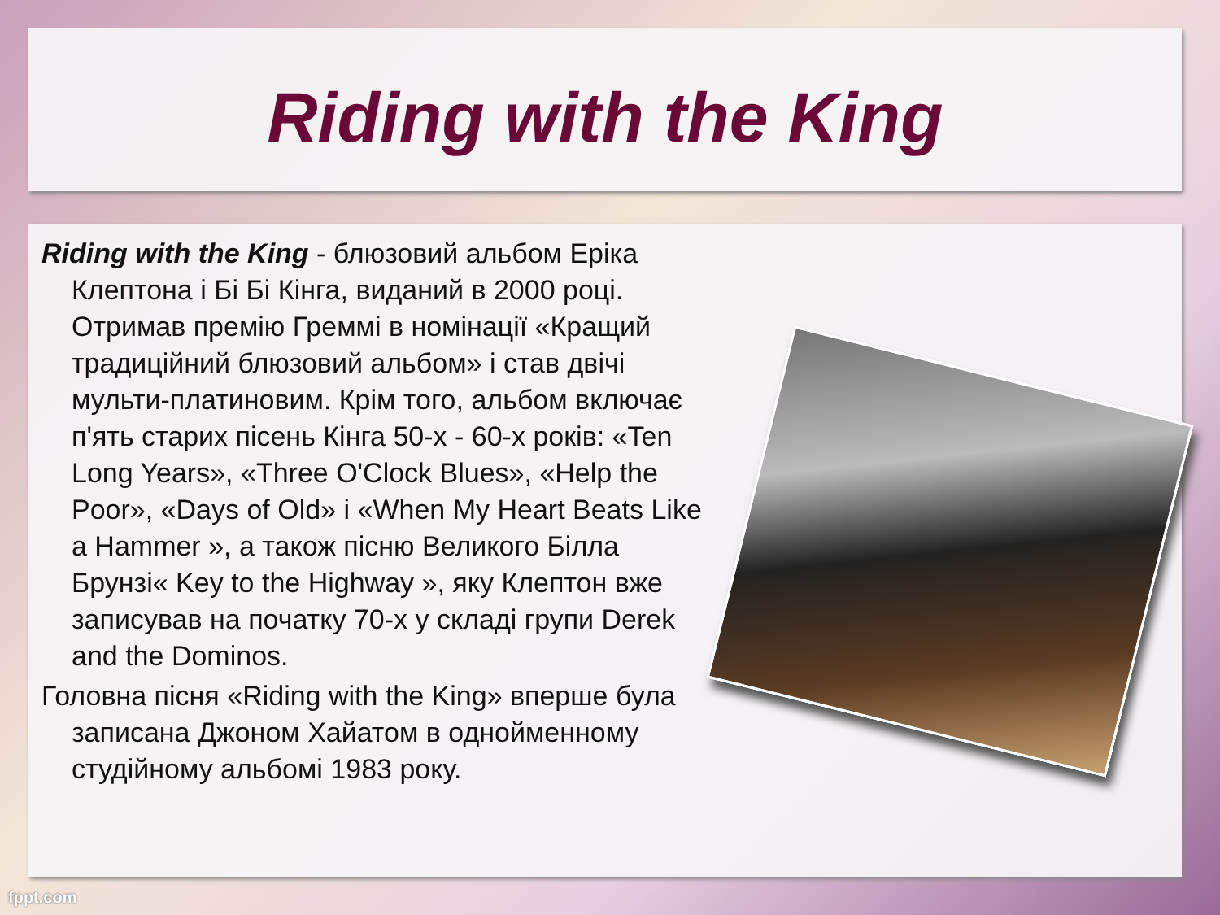Riding with the King
Riding with the King - блюзовий альбом Еріка Клептона і Бі Бі Кінга, виданий в 2000 році. Отримав премію Греммі в номінації «Кращий традиційний блюзовий альбом» і став двічі мульти-платиновим. Крім того, альбом включає п'ять старих пісень Кінга 50-х - 60-х років: «Ten Long Years», «Three O'Clock Blues», «Help the Poor», «Days of Old» і «When My Heart Beats Like a Hammer », а також пісню Великого Білла Брунзі« Key to the Highway », яку Клептон вже записував на початку 70-х у складі групи Derek and the Dominos.
Головна пісня «Riding with the King» вперше була записана Джоном Хайатом в однойменному студійному альбомі 1983 року.
fppt.com